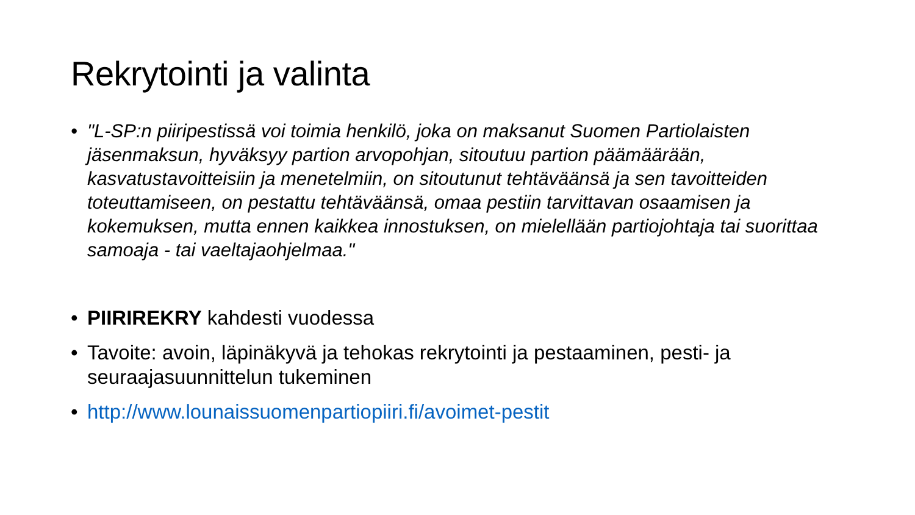Rekrytointi ja valinta
• "L-SP:n piiripestissä voi toimia henkilö, joka on maksanut Suomen Partiolaisten jäsenmaksun, hyväksyy partion arvopohjan, sitoutuu partion päämäärään, kasvatustavoitteisiin ja menetelmiin, on sitoutunut tehtäväänsä ja sen tavoitteiden toteuttamiseen, on pestattu tehtäväänsä, omaa pestiin tarvittavan osaamisen ja kokemuksen, mutta ennen kaikkea innostuksen, on mielellään partiojohtaja tai suorittaa samoaja - tai vaeltajaohjelmaa."
• PIIRIREKRY kahdesti vuodessa
• Tavoite: avoin, läpinäkyvä ja tehokas rekrytointi ja pestaaminen, pesti- ja seuraajasuunnittelun tukeminen
• http://www.lounaissuomenpartiopiiri.fi/avoimet-pestit